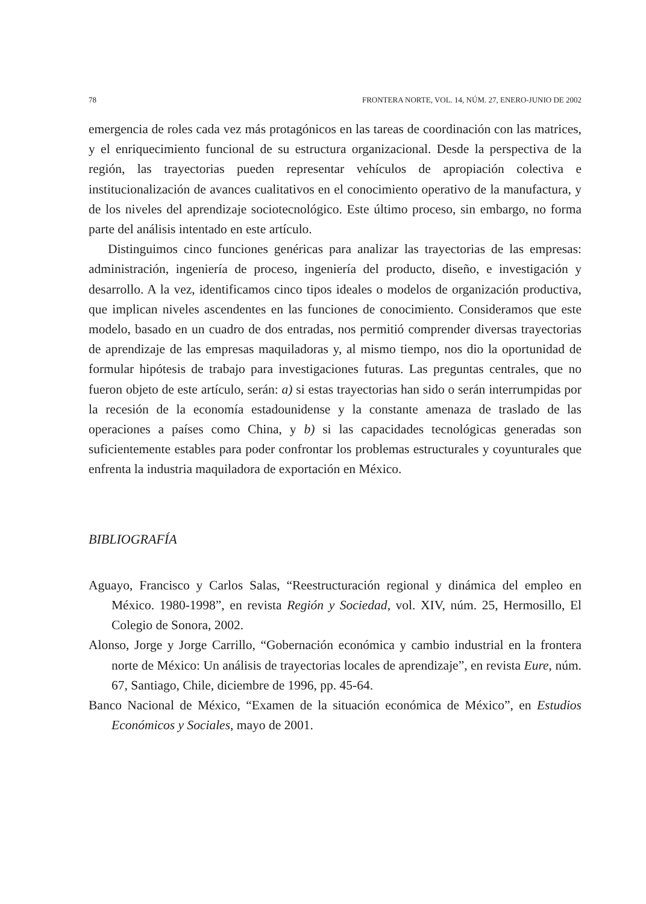78 FRONTERA NORTE, VOL. 14, NÚM. 27, ENERO-JUNIO DE 2002
emergencia de roles cada vez más protagónicos en las tareas de coordinación con las matrices, y el enriquecimiento funcional de su estructura organizacional. Desde la perspectiva de la región, las trayectorias pueden representar vehículos de apropiación colectiva e institucionalización de avances cualitativos en el conocimiento operativo de la manufactura, y de los niveles del aprendizaje sociotecnológico. Este último proceso, sin embargo, no forma parte del análisis intentado en este artículo.
Distinguimos cinco funciones genéricas para analizar las trayectorias de las empresas: administración, ingeniería de proceso, ingeniería del producto, diseño, e investigación y desarrollo. A la vez, identificamos cinco tipos ideales o modelos de organización productiva, que implican niveles ascendentes en las funciones de conocimiento. Consideramos que este modelo, basado en un cuadro de dos entradas, nos permitió comprender diversas trayectorias de aprendizaje de las empresas maquiladoras y, al mismo tiempo, nos dio la oportunidad de formular hipótesis de trabajo para investigaciones futuras. Las preguntas centrales, que no fueron objeto de este artículo, serán: a) si estas trayectorias han sido o serán interrumpidas por la recesión de la economía estadounidense y la constante amenaza de traslado de las operaciones a países como China, y b) si las capacidades tecnológicas generadas son suficientemente estables para poder confrontar los problemas estructurales y coyunturales que enfrenta la industria maquiladora de exportación en México.
BIBLIOGRAFÍA
Aguayo, Francisco y Carlos Salas, “Reestructuración regional y dinámica del empleo en México. 1980-1998”, en revista Región y Sociedad, vol. XIV, núm. 25, Hermosillo, El Colegio de Sonora, 2002.
Alonso, Jorge y Jorge Carrillo, “Gobernación económica y cambio industrial en la frontera norte de México: Un análisis de trayectorias locales de aprendizaje”, en revista Eure, núm. 67, Santiago, Chile, diciembre de 1996, pp. 45-64.
Banco Nacional de México, “Examen de la situación económica de México”, en Estudios Económicos y Sociales, mayo de 2001.